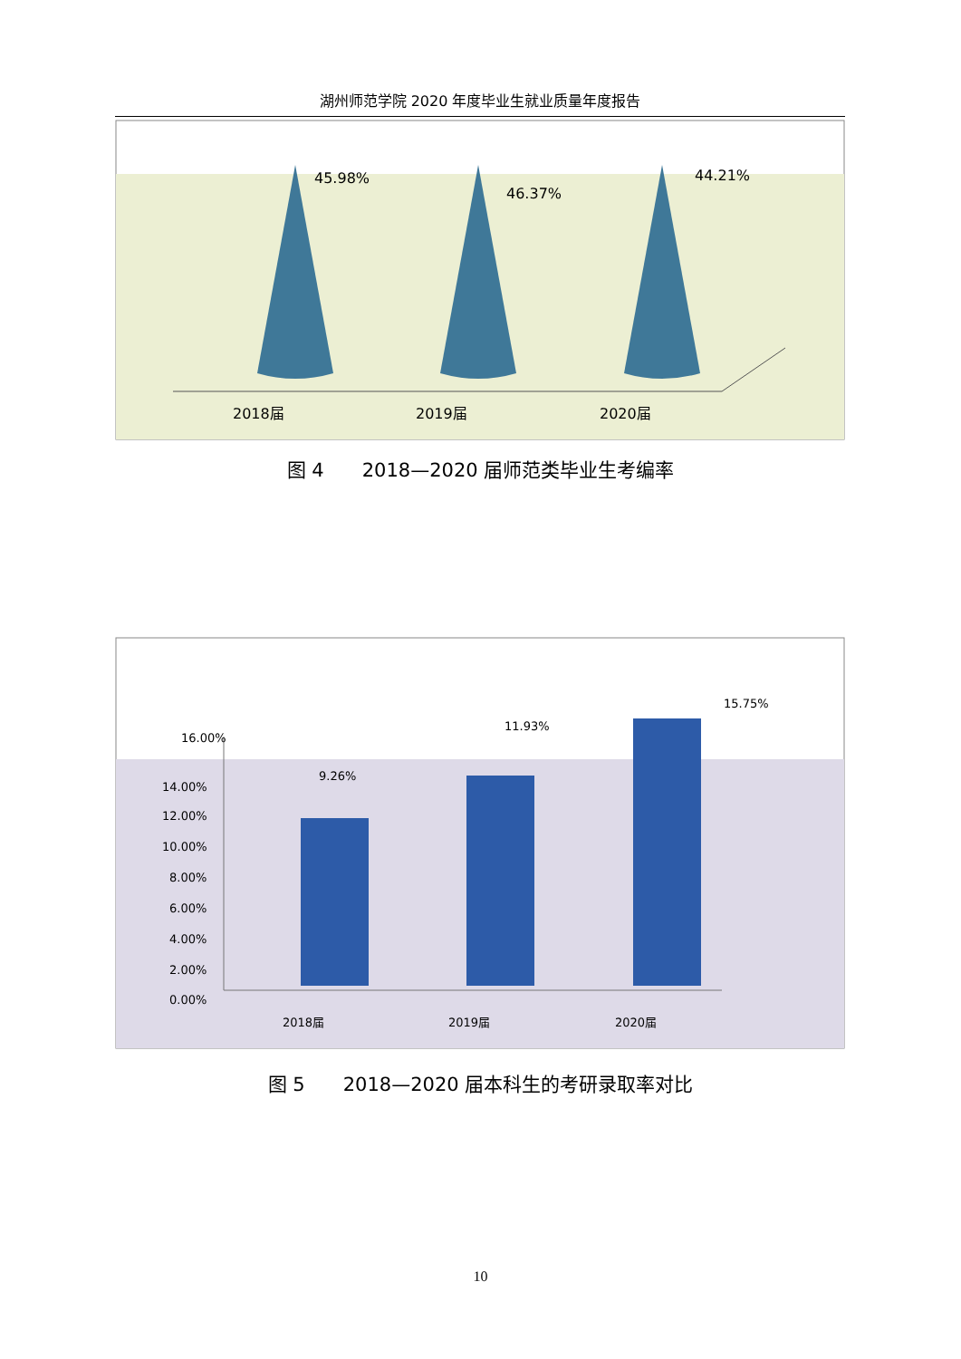湖州师范学院 2020 年度毕业生就业质量年度报告
45.98%
46.37%
44.21%
2018届
2019届
2020届
图 4　　2018—2020 届师范类毕业生考编率
16.00%
14.00%
12.00%
10.00%
8.00%
6.00%
4.00%
2.00%
0.00%
9.26%
11.93%
15.75%
2018届
2019届
2020届
图 5　　2018—2020 届本科生的考研录取率对比
10